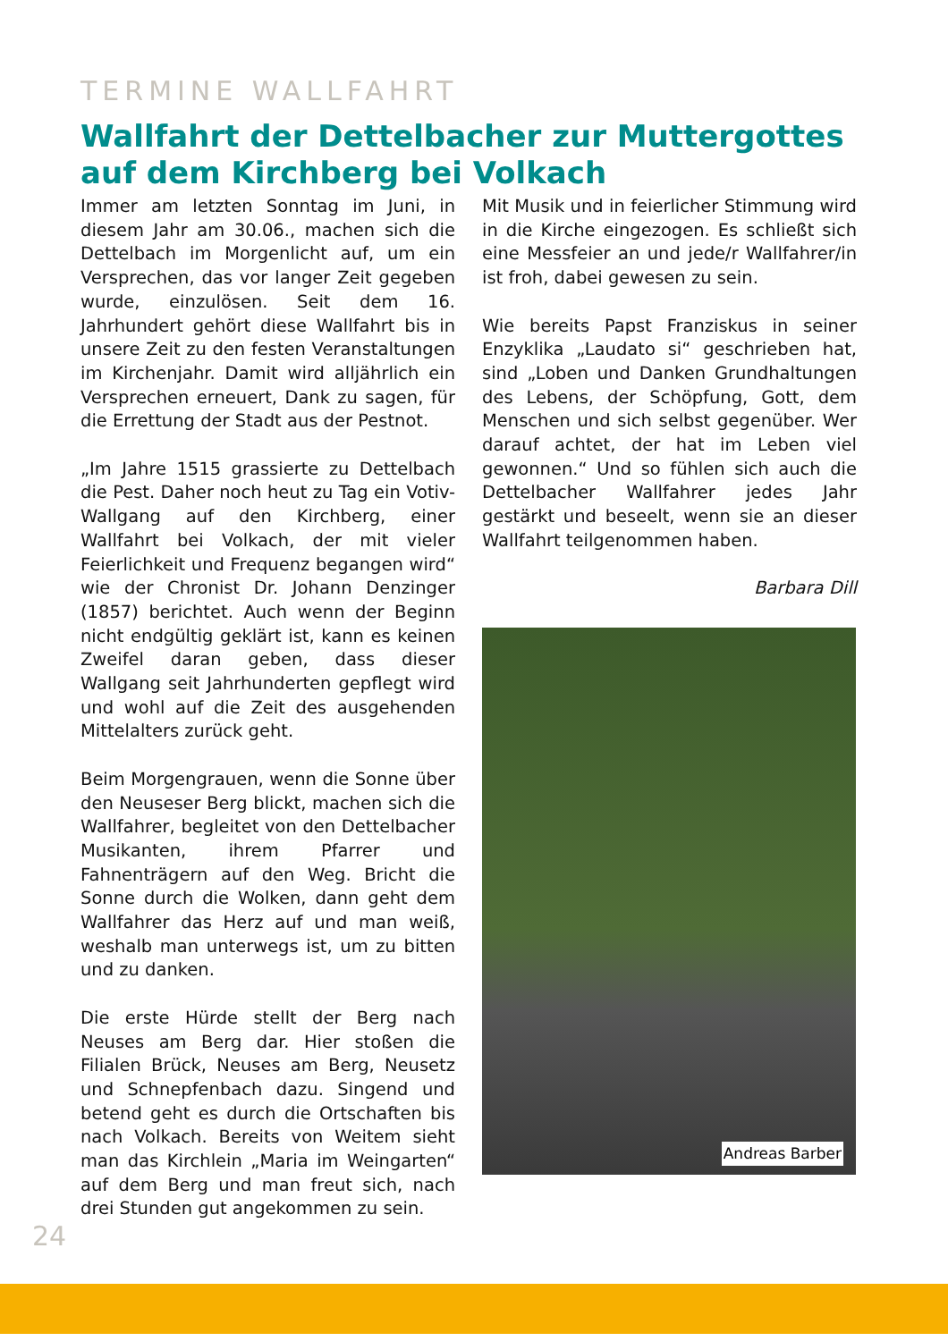TERMINE WALLFAHRT
Wallfahrt der Dettelbacher zur Muttergottes auf dem Kirchberg bei Volkach
Immer am letzten Sonntag im Juni, in diesem Jahr am 30.06., machen sich die Dettelbach im Morgenlicht auf, um ein Versprechen, das vor langer Zeit gegeben wurde, einzulösen. Seit dem 16. Jahrhundert gehört diese Wallfahrt bis in unsere Zeit zu den festen Veranstaltungen im Kirchenjahr. Damit wird alljährlich ein Versprechen erneuert, Dank zu sagen, für die Errettung der Stadt aus der Pestnot.
„Im Jahre 1515 grassierte zu Dettelbach die Pest. Daher noch heut zu Tag ein Votiv-Wallgang auf den Kirchberg, einer Wallfahrt bei Volkach, der mit vieler Feierlichkeit und Frequenz begangen wird“ wie der Chronist Dr. Johann Denzinger (1857) berichtet. Auch wenn der Beginn nicht endgültig geklärt ist, kann es keinen Zweifel daran geben, dass dieser Wallgang seit Jahrhunderten gepflegt wird und wohl auf die Zeit des ausgehenden Mittelalters zurück geht.
Beim Morgengrauen, wenn die Sonne über den Neuseser Berg blickt, machen sich die Wallfahrer, begleitet von den Dettelbacher Musikanten, ihrem Pfarrer und Fahnenträgern auf den Weg. Bricht die Sonne durch die Wolken, dann geht dem Wallfahrer das Herz auf und man weiß, weshalb man unterwegs ist, um zu bitten und zu danken.
Die erste Hürde stellt der Berg nach Neuses am Berg dar. Hier stoßen die Filialen Brück, Neuses am Berg, Neusetz und Schnepfenbach dazu. Singend und betend geht es durch die Ortschaften bis nach Volkach. Bereits von Weitem sieht man das Kirchlein „Maria im Weingarten“ auf dem Berg und man freut sich, nach drei Stunden gut angekommen zu sein.
Mit Musik und in feierlicher Stimmung wird in die Kirche eingezogen. Es schließt sich eine Messfeier an und jede/r Wallfahrer/in ist froh, dabei gewesen zu sein.
Wie bereits Papst Franziskus in seiner Enzyklika „Laudato si“ geschrieben hat, sind „Loben und Danken Grundhaltungen des Lebens, der Schöpfung, Gott, dem Menschen und sich selbst gegenüber. Wer darauf achtet, der hat im Leben viel gewonnen.“ Und so fühlen sich auch die Dettelbacher Wallfahrer jedes Jahr gestärkt und beseelt, wenn sie an dieser Wallfahrt teilgenommen haben.
Barbara Dill
Andreas Barber
24